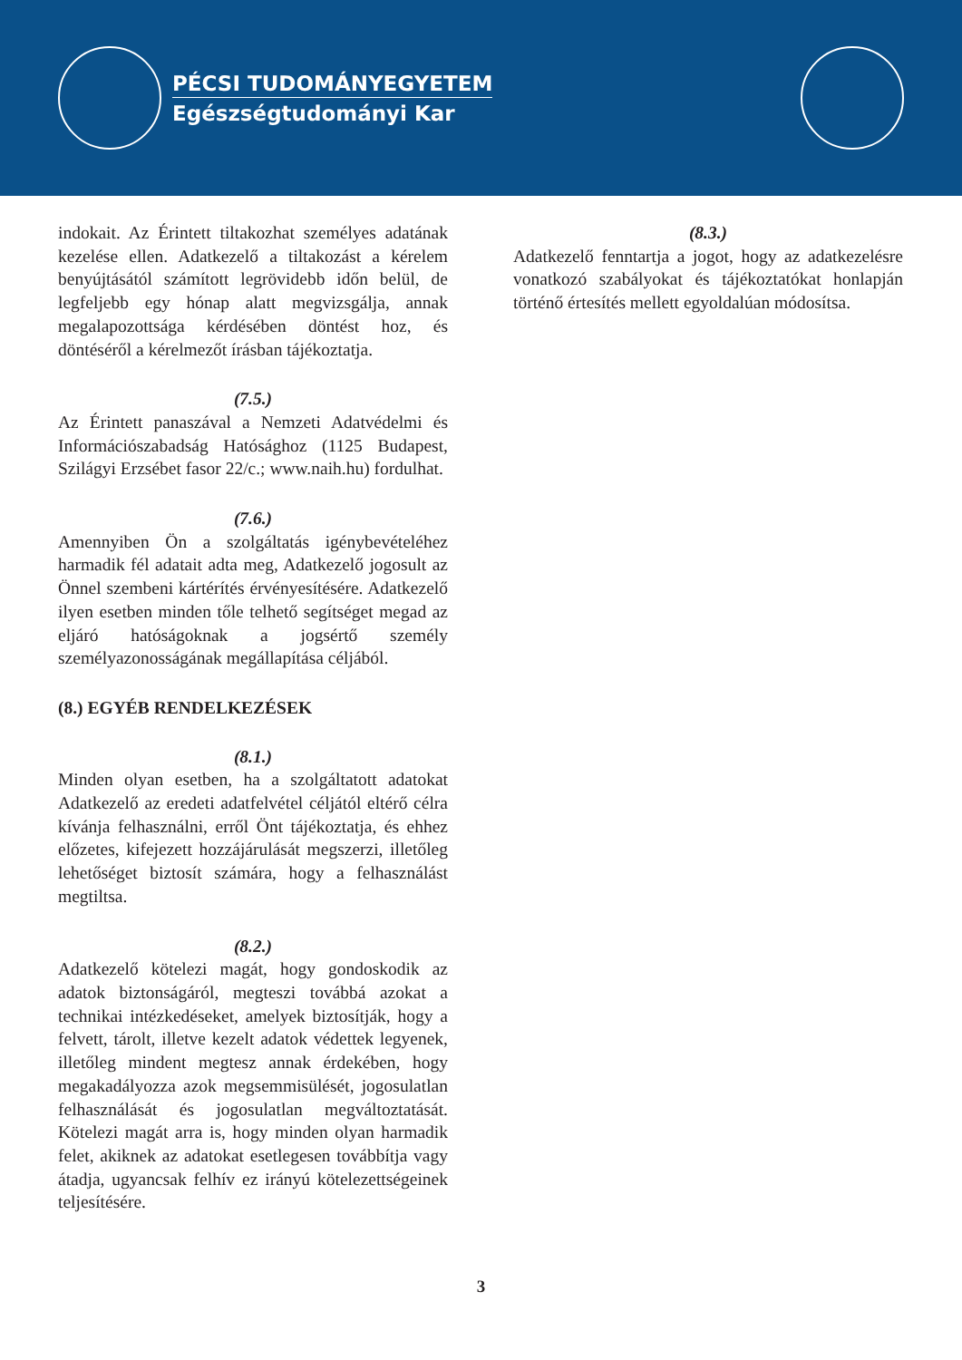PÉCSI TUDOMÁNYEGYETEM
Egészségtudományi Kar
indokait. Az Érintett tiltakozhat személyes adatának kezelése ellen. Adatkezelő a tiltakozást a kérelem benyújtásától számított legrövidebb időn belül, de legfeljebb egy hónap alatt megvizsgálja, annak megalapozottsága kérdésében döntést hoz, és döntéséről a kérelmezőt írásban tájékoztatja.
(7.5.)
Az Érintett panaszával a Nemzeti Adatvédelmi és Információszabadság Hatósághoz (1125 Budapest, Szilágyi Erzsébet fasor 22/c.; www.naih.hu) fordulhat.
(7.6.)
Amennyiben Ön a szolgáltatás igénybevételéhez harmadik fél adatait adta meg, Adatkezelő jogosult az Önnel szembeni kártérítés érvényesítésére. Adatkezelő ilyen esetben minden tőle telhető segítséget megad az eljáró hatóságoknak a jogsértő személy személyazonosságának megállapítása céljából.
(8.) EGYÉB RENDELKEZÉSEK
(8.1.)
Minden olyan esetben, ha a szolgáltatott adatokat Adatkezelő az eredeti adatfelvétel céljától eltérő célra kívánja felhasználni, erről Önt tájékoztatja, és ehhez előzetes, kifejezett hozzájárulását megszerzi, illetőleg lehetőséget biztosít számára, hogy a felhasználást megtiltsa.
(8.2.)
Adatkezelő kötelezi magát, hogy gondoskodik az adatok biztonságáról, megteszi továbbá azokat a technikai intézkedéseket, amelyek biztosítják, hogy a felvett, tárolt, illetve kezelt adatok védettek legyenek, illetőleg mindent megtesz annak érdekében, hogy megakadályozza azok megsemmisülését, jogosulatlan felhasználását és jogosulatlan megváltoztatását. Kötelezi magát arra is, hogy minden olyan harmadik felet, akiknek az adatokat esetlegesen továbbítja vagy átadja, ugyancsak felhív ez irányú kötelezettségeinek teljesítésére.
(8.3.)
Adatkezelő fenntartja a jogot, hogy az adatkezelésre vonatkozó szabályokat és tájékoztatókat honlapján történő értesítés mellett egyoldalúan módosítsa.
3